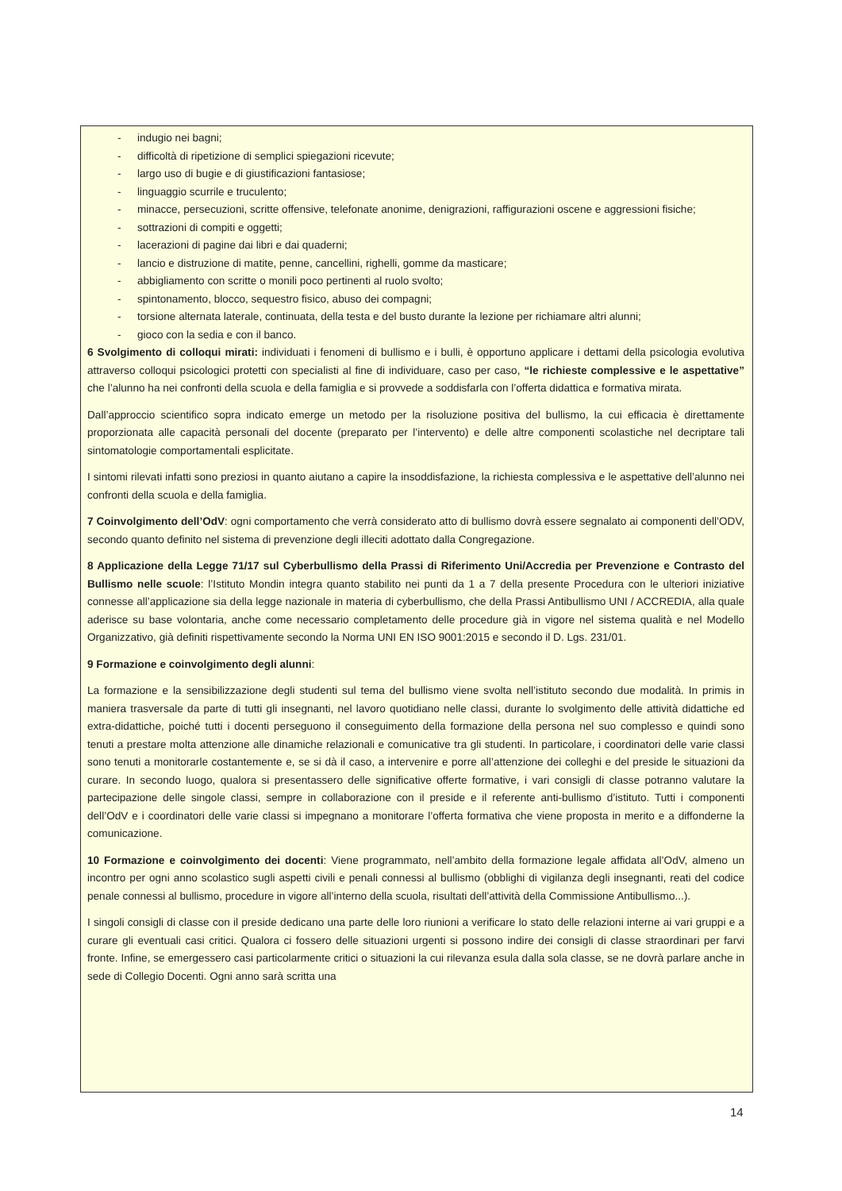- indugio nei bagni;
- difficoltà di ripetizione di semplici spiegazioni ricevute;
- largo uso di bugie e di giustificazioni fantasiose;
- linguaggio scurrile e truculento;
- minacce, persecuzioni, scritte offensive, telefonate anonime, denigrazioni, raffigurazioni oscene e aggressioni fisiche;
- sottrazioni di compiti e oggetti;
- lacerazioni di pagine dai libri e dai quaderni;
- lancio e distruzione di matite, penne, cancellini, righelli, gomme da masticare;
- abbigliamento con scritte o monili poco pertinenti al ruolo svolto;
- spintonamento, blocco, sequestro fisico, abuso dei compagni;
- torsione alternata laterale, continuata, della testa e del busto durante la lezione per richiamare altri alunni;
- gioco con la sedia e con il banco.
6 Svolgimento di colloqui mirati: individuati i fenomeni di bullismo e i bulli, è opportuno applicare i dettami della psicologia evolutiva attraverso colloqui psicologici protetti con specialisti al fine di individuare, caso per caso, “le richieste complessive e le aspettative” che l’alunno ha nei confronti della scuola e della famiglia e si provvede a soddisfarla con l’offerta didattica e formativa mirata.
Dall’approccio scientifico sopra indicato emerge un metodo per la risoluzione positiva del bullismo, la cui efficacia è direttamente proporzionata alle capacità personali del docente (preparato per l’intervento) e delle altre componenti scolastiche nel decriptare tali sintomatologie comportamentali esplicitate.
I sintomi rilevati infatti sono preziosi in quanto aiutano a capire la insoddisfazione, la richiesta complessiva e le aspettative dell’alunno nei confronti della scuola e della famiglia.
7 Coinvolgimento dell’OdV: ogni comportamento che verrà considerato atto di bullismo dovrà essere segnalato ai componenti dell’ODV, secondo quanto definito nel sistema di prevenzione degli illeciti adottato dalla Congregazione.
8 Applicazione della Legge 71/17 sul Cyberbullismo della Prassi di Riferimento Uni/Accredia per Prevenzione e Contrasto del Bullismo nelle scuole: l’Istituto Mondin integra quanto stabilito nei punti da 1 a 7 della presente Procedura con le ulteriori iniziative connesse all’applicazione sia della legge nazionale in materia di cyberbullismo, che della Prassi Antibullismo UNI / ACCREDIA, alla quale aderisce su base volontaria, anche come necessario completamento delle procedure già in vigore nel sistema qualità e nel Modello Organizzativo, già definiti rispettivamente secondo la Norma UNI EN ISO 9001:2015 e secondo il D. Lgs. 231/01.
9 Formazione e coinvolgimento degli alunni:
La formazione e la sensibilizzazione degli studenti sul tema del bullismo viene svolta nell’istituto secondo due modalità. In primis in maniera trasversale da parte di tutti gli insegnanti, nel lavoro quotidiano nelle classi, durante lo svolgimento delle attività didattiche ed extra-didattiche, poiché tutti i docenti perseguono il conseguimento della formazione della persona nel suo complesso e quindi sono tenuti a prestare molta attenzione alle dinamiche relazionali e comunicative tra gli studenti. In particolare, i coordinatori delle varie classi sono tenuti a monitorarle costantemente e, se si dà il caso, a intervenire e porre all’attenzione dei colleghi e del preside le situazioni da curare. In secondo luogo, qualora si presentassero delle significative offerte formative, i vari consigli di classe potranno valutare la partecipazione delle singole classi, sempre in collaborazione con il preside e il referente anti-bullismo d’istituto. Tutti i componenti dell’OdV e i coordinatori delle varie classi si impegnano a monitorare l’offerta formativa che viene proposta in merito e a diffonderne la comunicazione.
10 Formazione e coinvolgimento dei docenti: Viene programmato, nell’ambito della formazione legale affidata all’OdV, almeno un incontro per ogni anno scolastico sugli aspetti civili e penali connessi al bullismo (obblighi di vigilanza degli insegnanti, reati del codice penale connessi al bullismo, procedure in vigore all’interno della scuola, risultati dell’attività della Commissione Antibullismo...).
I singoli consigli di classe con il preside dedicano una parte delle loro riunioni a verificare lo stato delle relazioni interne ai vari gruppi e a curare gli eventuali casi critici. Qualora ci fossero delle situazioni urgenti si possono indire dei consigli di classe straordinari per farvi fronte. Infine, se emergessero casi particolarmente critici o situazioni la cui rilevanza esula dalla sola classe, se ne dovrà parlare anche in sede di Collegio Docenti. Ogni anno sarà scritta una
14